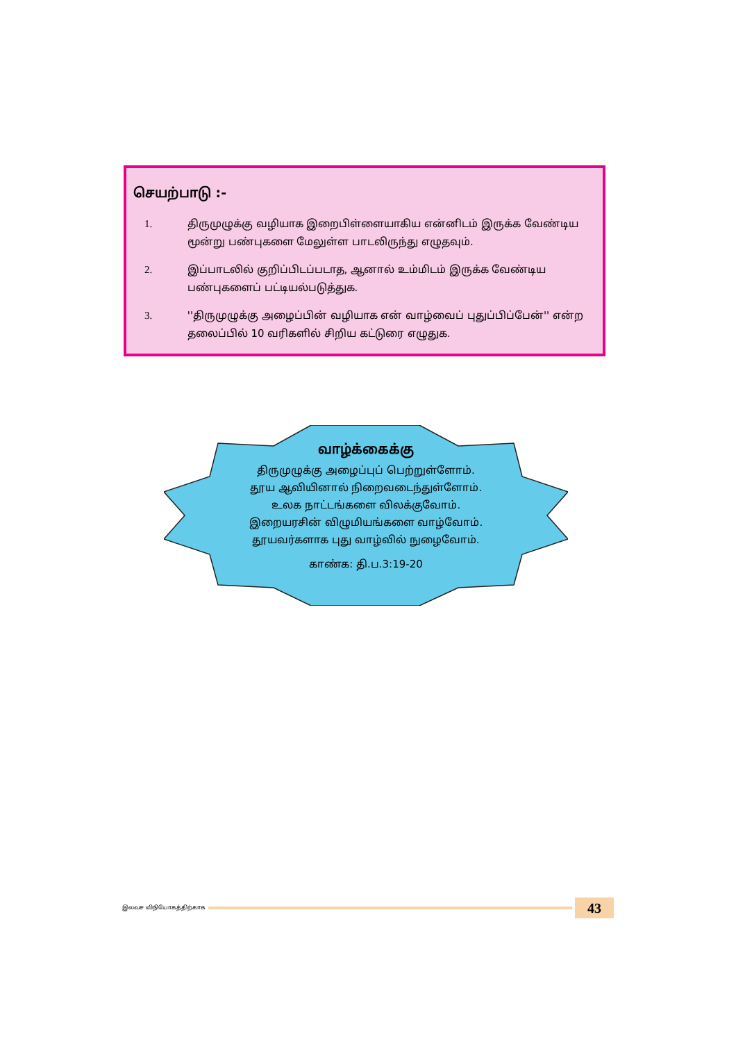செயற்பாடு :-
1. திருமுழுக்கு வழியாக இறைபிள்ளையாகிய என்னிடம் இருக்க வேண்டிய மூன்று பண்புகளை மேலுள்ள பாடலிருந்து எழுதவும்.
2. இப்பாடலில் குறிப்பிடப்படாத, ஆனால் உம்மிடம் இருக்க வேண்டிய பண்புகளைப் பட்டியல்படுத்துக.
3. ''திருமுழுக்கு அழைப்பின் வழியாக என் வாழ்வைப் புதுப்பிப்பேன்'' என்ற தலைப்பில் 10 வரிகளில் சிறிய கட்டுரை எழுதுக.
வாழ்க்கைக்கு
திருமுழுக்கு அழைப்புப் பெற்றுள்ளோம்.
தூய ஆவியினால் நிறைவடைந்துள்ளோம்.
உலக நாட்டங்களை விலக்குவோம்.
இறையரசின் விழுமியங்களை வாழ்வோம்.
தூயவர்களாக புது வாழ்வில் நுழைவோம்.
காண்க: தி.ப.3:19-20
இலவச விநியோகத்திற்காக
43